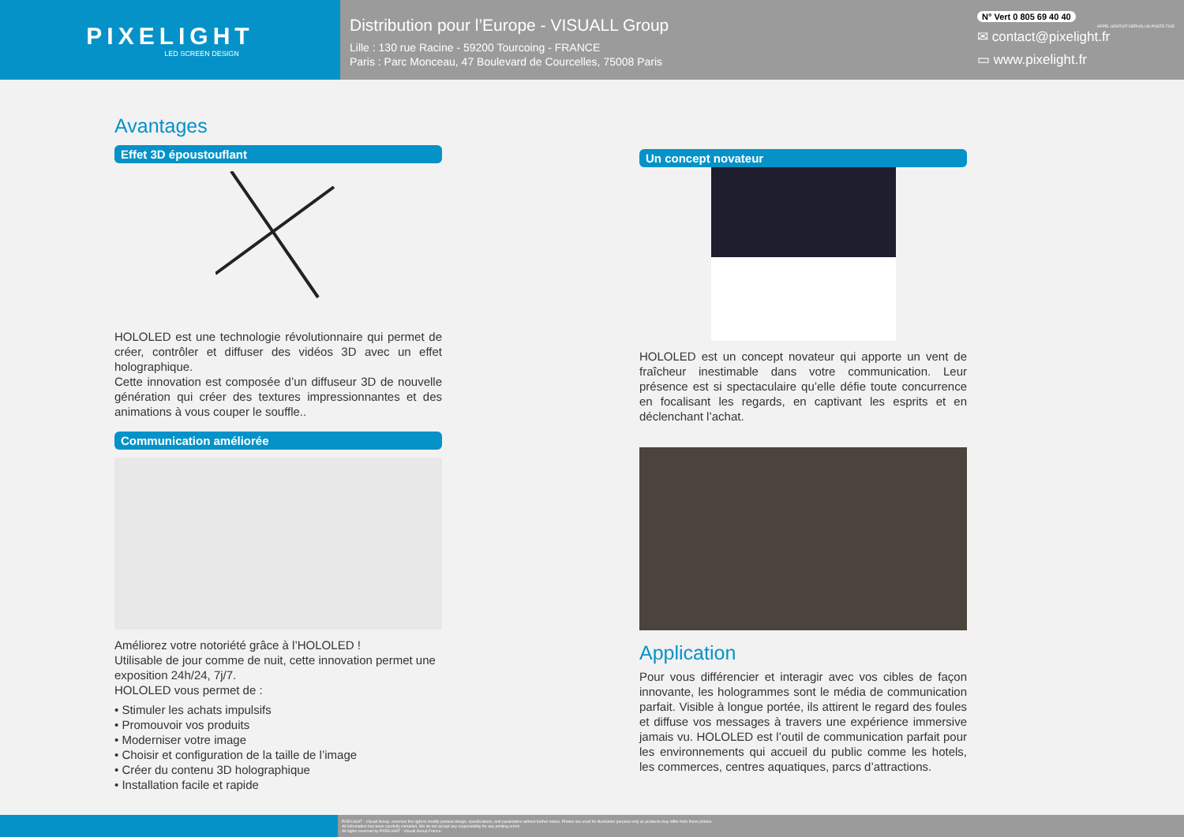PIXELIGHT
LED SCREEN DESIGN
Distribution pour l’Europe - VISUALL Group
Lille : 130 rue Racine - 59200 Tourcoing - FRANCE
Paris : Parc Monceau, 47 Boulevard de Courcelles, 75008 Paris
N° Vert 0 805 69 40 40
APPEL GRATUIT DEPUIS UN POSTE FIXE
✉ contact@pixelight.fr
▭ www.pixelight.fr
Avantages
Effet 3D époustouflant
HOLOLED est une technologie révolutionnaire qui permet de créer, contrôler et diffuser des vidéos 3D avec un effet holographique.
Cette innovation est composée d’un diffuseur 3D de nouvelle génération qui créer des textures impressionnantes et des animations à vous couper le souffle..
Communication améliorée
Améliorez votre notoriété grâce à l’HOLOLED !
Utilisable de jour comme de nuit, cette innovation permet une exposition 24h/24, 7j/7.
HOLOLED vous permet de :
• Stimuler les achats impulsifs
• Promouvoir vos produits
• Moderniser votre image
• Choisir et configuration de la taille de l’image
• Créer du contenu 3D holographique
• Installation facile et rapide
Un concept novateur
HOLOLED est un concept novateur qui apporte un vent de fraîcheur inestimable dans votre communication. Leur présence est si spectaculaire qu’elle défie toute concurrence en focalisant les regards, en captivant les esprits et en déclenchant l’achat.
Application
Pour vous différencier et interagir avec vos cibles de façon innovante, les hologrammes sont le média de communication parfait. Visible à longue portée, ils attirent le regard des foules et diffuse vos messages à travers une expérience immersive jamais vu. HOLOLED est l’outil de communication parfait pour les environnements qui accueil du public comme les hotels, les commerces, centres aquatiques, parcs d’attractions.
PIXELIGHT - Visuall Group. reserves the right to modify product design, specifications, and parameters without further notice. Photos are used for illustration purpose only as products may differ from these photos.
All information has been carefully compiled. We do not accept any responsibility for any printing errors.
All rights reserved by PIXELIGHT - Visuall Group France.